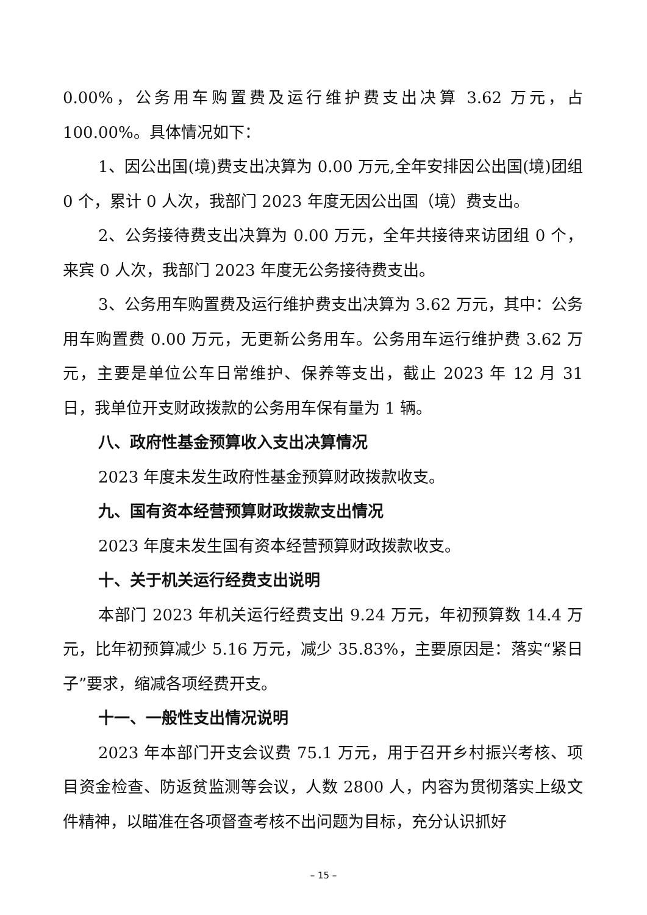0.00%，公务用车购置费及运行维护费支出决算 3.62 万元，占 100.00%。具体情况如下：
1、因公出国(境)费支出决算为 0.00 万元,全年安排因公出国(境)团组 0 个，累计 0 人次，我部门 2023 年度无因公出国（境）费支出。
2、公务接待费支出决算为 0.00 万元，全年共接待来访团组 0 个，来宾 0 人次，我部门 2023 年度无公务接待费支出。
3、公务用车购置费及运行维护费支出决算为 3.62 万元，其中：公务用车购置费 0.00 万元，无更新公务用车。公务用车运行维护费 3.62 万元，主要是单位公车日常维护、保养等支出，截止 2023 年 12 月 31 日，我单位开支财政拨款的公务用车保有量为 1 辆。
八、政府性基金预算收入支出决算情况
2023 年度未发生政府性基金预算财政拨款收支。
九、国有资本经营预算财政拨款支出情况
2023 年度未发生国有资本经营预算财政拨款收支。
十、关于机关运行经费支出说明
本部门 2023 年机关运行经费支出 9.24 万元，年初预算数 14.4 万元，比年初预算减少 5.16 万元，减少 35.83%，主要原因是：落实“紧日子”要求，缩减各项经费开支。
十一、一般性支出情况说明
2023 年本部门开支会议费 75.1 万元，用于召开乡村振兴考核、项目资金检查、防返贫监测等会议，人数 2800 人，内容为贯彻落实上级文件精神，以瞄准在各项督查考核不出问题为目标，充分认识抓好
– 15 –